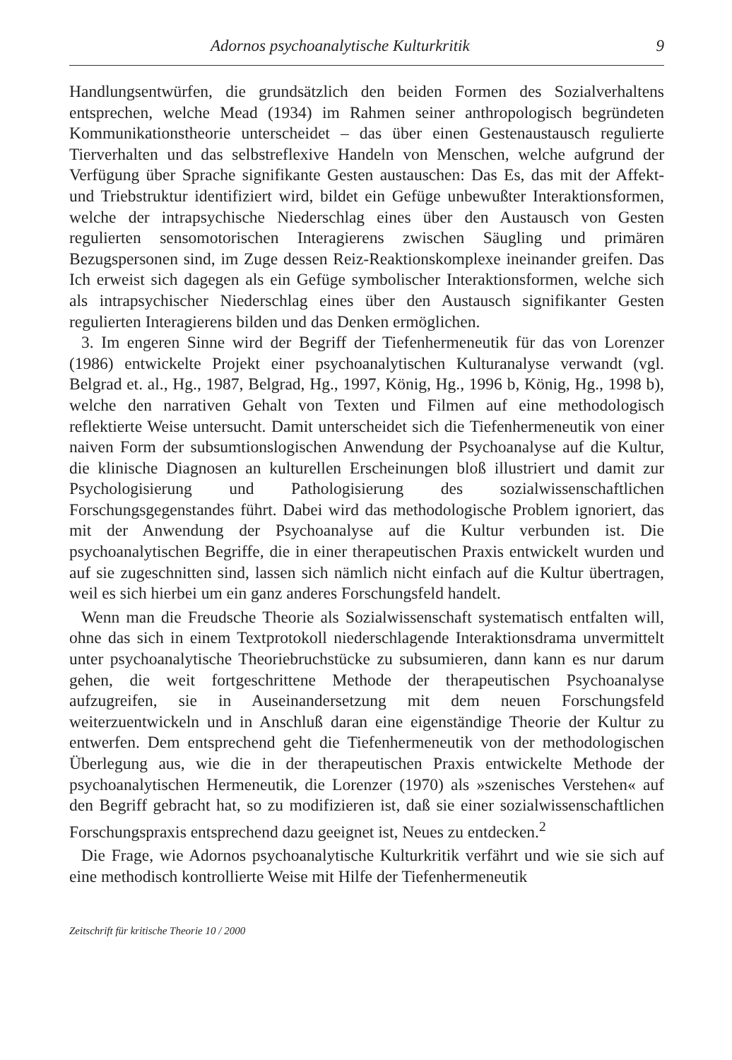Adornos psychoanalytische Kulturkritik 9
Handlungsentwürfen, die grundsätzlich den beiden Formen des Sozialverhaltens entsprechen, welche Mead (1934) im Rahmen seiner anthropologisch begründeten Kommunikationstheorie unterscheidet – das über einen Gestenaustausch regulierte Tierverhalten und das selbstreflexive Handeln von Menschen, welche aufgrund der Verfügung über Sprache signifikante Gesten austauschen: Das Es, das mit der Affekt- und Triebstruktur identifiziert wird, bildet ein Gefüge unbewußter Interaktionsformen, welche der intrapsychische Niederschlag eines über den Austausch von Gesten regulierten sensomotorischen Interagierens zwischen Säugling und primären Bezugspersonen sind, im Zuge dessen Reiz-Reaktionskomplexe ineinander greifen. Das Ich erweist sich dagegen als ein Gefüge symbolischer Interaktionsformen, welche sich als intrapsychischer Niederschlag eines über den Austausch signifikanter Gesten regulierten Interagierens bilden und das Denken ermöglichen.
3. Im engeren Sinne wird der Begriff der Tiefenhermeneutik für das von Lorenzer (1986) entwickelte Projekt einer psychoanalytischen Kulturanalyse verwandt (vgl. Belgrad et. al., Hg., 1987, Belgrad, Hg., 1997, König, Hg., 1996 b, König, Hg., 1998 b), welche den narrativen Gehalt von Texten und Filmen auf eine methodologisch reflektierte Weise untersucht. Damit unterscheidet sich die Tiefenhermeneutik von einer naiven Form der subsumtionslogischen Anwendung der Psychoanalyse auf die Kultur, die klinische Diagnosen an kulturellen Erscheinungen bloß illustriert und damit zur Psychologisierung und Pathologisierung des sozialwissenschaftlichen Forschungsgegenstandes führt. Dabei wird das methodologische Problem ignoriert, das mit der Anwendung der Psychoanalyse auf die Kultur verbunden ist. Die psychoanalytischen Begriffe, die in einer therapeutischen Praxis entwickelt wurden und auf sie zugeschnitten sind, lassen sich nämlich nicht einfach auf die Kultur übertragen, weil es sich hierbei um ein ganz anderes Forschungsfeld handelt.
Wenn man die Freudsche Theorie als Sozialwissenschaft systematisch entfalten will, ohne das sich in einem Textprotokoll niederschlagende Interaktionsdrama unvermittelt unter psychoanalytische Theoriebruchstücke zu subsumieren, dann kann es nur darum gehen, die weit fortgeschrittene Methode der therapeutischen Psychoanalyse aufzugreifen, sie in Auseinandersetzung mit dem neuen Forschungsfeld weiterzuentwickeln und in Anschluß daran eine eigenständige Theorie der Kultur zu entwerfen. Dem entsprechend geht die Tiefenhermeneutik von der methodologischen Überlegung aus, wie die in der therapeutischen Praxis entwickelte Methode der psychoanalytischen Hermeneutik, die Lorenzer (1970) als »szenisches Verstehen« auf den Begriff gebracht hat, so zu modifizieren ist, daß sie einer sozialwissenschaftlichen Forschungspraxis entsprechend dazu geeignet ist, Neues zu entdecken.<sup>2</sup>
Die Frage, wie Adornos psychoanalytische Kulturkritik verfährt und wie sie sich auf eine methodisch kontrollierte Weise mit Hilfe der Tiefenhermeneutik
Zeitschrift für kritische Theorie 10 / 2000